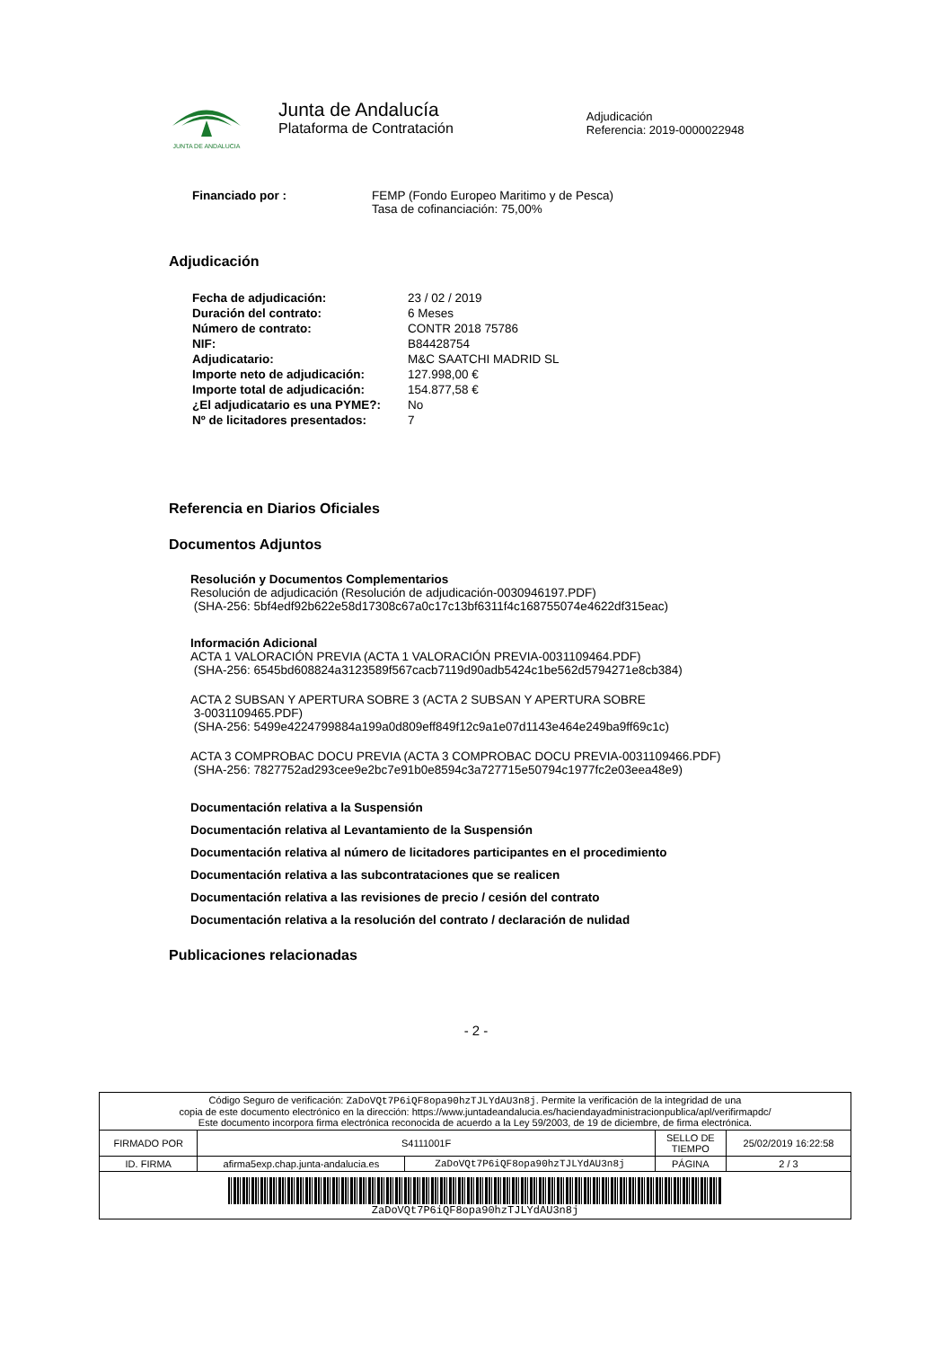JUNTA DE ANDALUCIA
Junta de Andalucía
Plataforma de Contratación
Adjudicación
Referencia: 2019-0000022948
| Financiado por : | FEMP (Fondo Europeo Maritimo y de Pesca) Tasa de cofinanciación: 75,00% |
Adjudicación
| Fecha de adjudicación: | 23 / 02 / 2019 |
| Duración del contrato: | 6 Meses |
| Número de contrato: | CONTR 2018 75786 |
| NIF: | B84428754 |
| Adjudicatario: | M&C SAATCHI MADRID SL |
| Importe neto de adjudicación: | 127.998,00 € |
| Importe total de adjudicación: | 154.877,58 € |
| ¿El adjudicatario es una PYME?: | No |
| Nº de licitadores presentados: | 7 |
Referencia en Diarios Oficiales
Documentos Adjuntos
Resolución y Documentos Complementarios
Resolución de adjudicación (Resolución de adjudicación-0030946197.PDF)
(SHA-256: 5bf4edf92b622e58d17308c67a0c17c13bf6311f4c168755074e4622df315eac)
Información Adicional
ACTA 1 VALORACIÓN PREVIA (ACTA 1 VALORACIÓN PREVIA-0031109464.PDF)
(SHA-256: 6545bd608824a3123589f567cacb7119d90adb5424c1be562d5794271e8cb384)
ACTA 2 SUBSAN Y APERTURA SOBRE 3 (ACTA 2 SUBSAN Y APERTURA SOBRE
3-0031109465.PDF)
(SHA-256: 5499e4224799884a199a0d809eff849f12c9a1e07d1143e464e249ba9ff69c1c)
ACTA 3 COMPROBAC DOCU PREVIA (ACTA 3 COMPROBAC DOCU PREVIA-0031109466.PDF)
(SHA-256: 7827752ad293cee9e2bc7e91b0e8594c3a727715e50794c1977fc2e03eea48e9)
Documentación relativa a la Suspensión
Documentación relativa al Levantamiento de la Suspensión
Documentación relativa al número de licitadores participantes en el procedimiento
Documentación relativa a las subcontrataciones que se realicen
Documentación relativa a las revisiones de precio / cesión del contrato
Documentación relativa a la resolución del contrato / declaración de nulidad
Publicaciones relacionadas
- 2 -
| Código Seguro de verificación: ZaDoVQt7P6iQF8opa90hzTJLYdAU3n8j . Permite la verificación de la integridad de una copia de este documento electrónico en la dirección: https://www.juntadeandalucia.es/haciendayadministracionpublica/apl/verifirmapdc/ Este documento incorpora firma electrónica reconocida de acuerdo a la Ley 59/2003, de 19 de diciembre, de firma electrónica. | | | | |
| FIRMADO POR | S4111001F | | SELLO DE TIEMPO | 25/02/2019 16:22:58 |
| ID. FIRMA | afirma5exp.chap.junta-andalucia.es | ZaDoVQt7P6iQF8opa90hzTJLYdAU3n8j | PÁGINA | 2 / 3 |
| ZaDoVQt7P6iQF8opa90hzTJLYdAU3n8j | | | | |